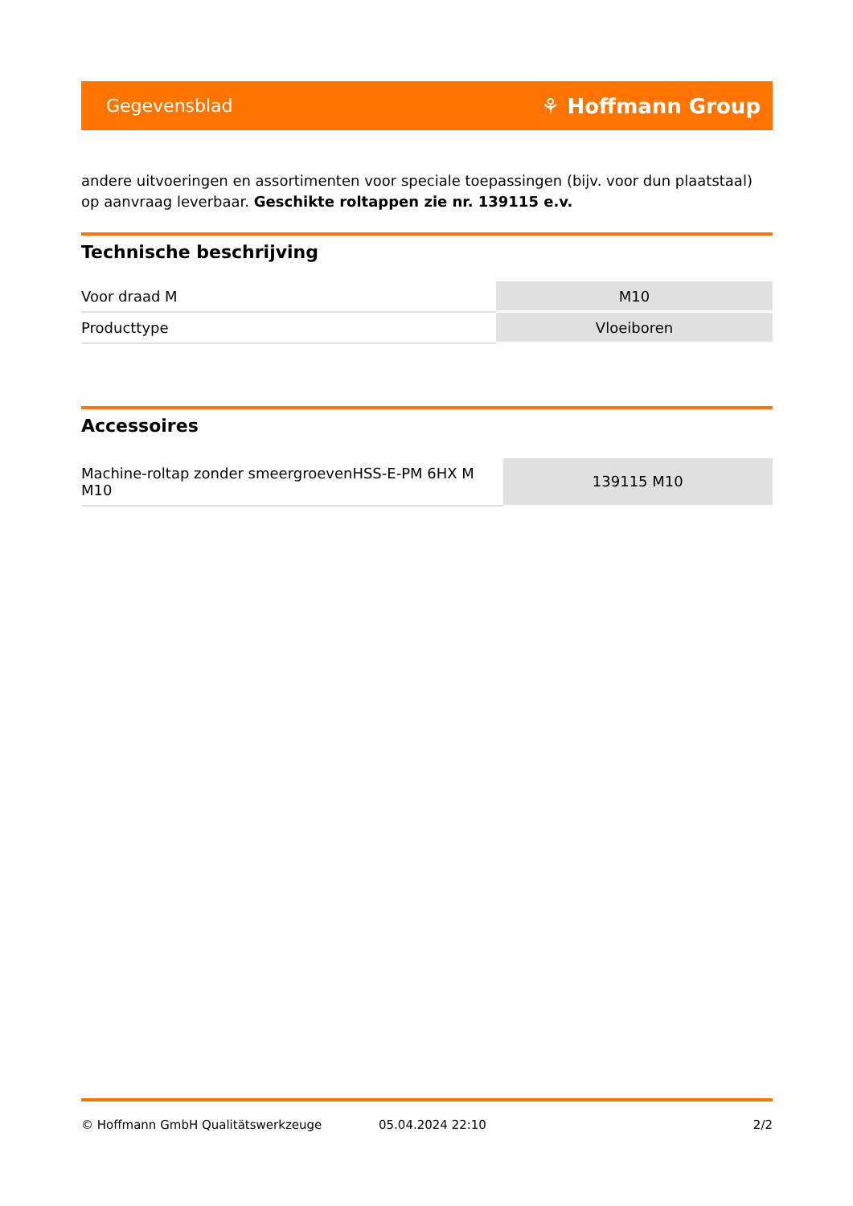Gegevensblad ⚘ Hoffmann Group
andere uitvoeringen en assortimenten voor speciale toepassingen (bijv. voor dun plaatstaal) op aanvraag leverbaar. Geschikte roltappen zie nr. 139115 e.v.
Technische beschrijving
| Voor draad M | M10 |
| Producttype | Vloeiboren |
Accessoires
| Machine-roltap zonder smeergroevenHSS-E-PM 6HX M M10 | 139115 M10 |
© Hoffmann GmbH Qualitätswerkzeuge 05.04.2024 22:10 2/2